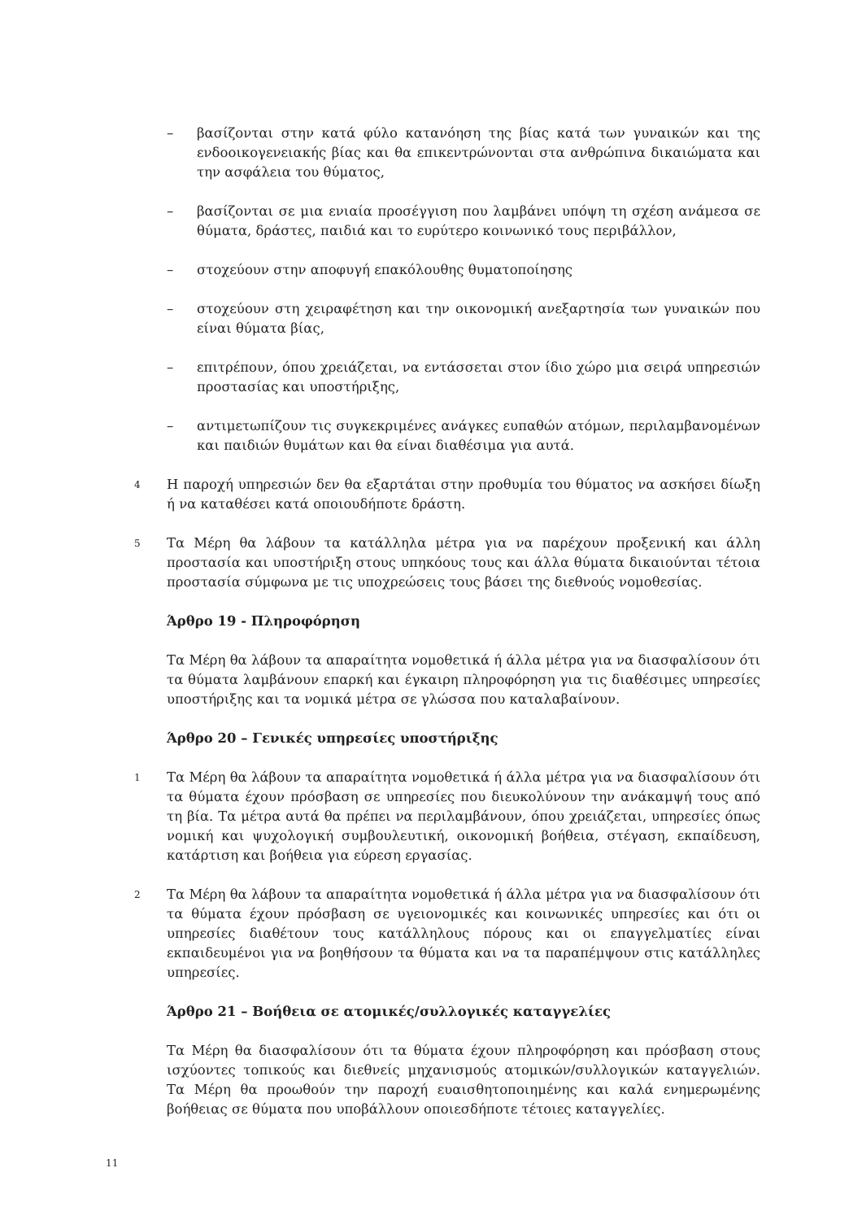– βασίζονται στην κατά φύλο κατανόηση της βίας κατά των γυναικών και της ενδοοικογενειακής βίας και θα επικεντρώνονται στα ανθρώπινα δικαιώματα και την ασφάλεια του θύματος,
– βασίζονται σε μια ενιαία προσέγγιση που λαμβάνει υπόψη τη σχέση ανάμεσα σε θύματα, δράστες, παιδιά και το ευρύτερο κοινωνικό τους περιβάλλον,
– στοχεύουν στην αποφυγή επακόλουθης θυματοποίησης
– στοχεύουν στη χειραφέτηση και την οικονομική ανεξαρτησία των γυναικών που είναι θύματα βίας,
– επιτρέπουν, όπου χρειάζεται, να εντάσσεται στον ίδιο χώρο μια σειρά υπηρεσιών προστασίας και υποστήριξης,
– αντιμετωπίζουν τις συγκεκριμένες ανάγκες ευπαθών ατόμων, περιλαμβανομένων και παιδιών θυμάτων και θα είναι διαθέσιμα για αυτά.
4 Η παροχή υπηρεσιών δεν θα εξαρτάται στην προθυμία του θύματος να ασκήσει δίωξη ή να καταθέσει κατά οποιουδήποτε δράστη.
5 Τα Μέρη θα λάβουν τα κατάλληλα μέτρα για να παρέχουν προξενική και άλλη προστασία και υποστήριξη στους υπηκόους τους και άλλα θύματα δικαιούνται τέτοια προστασία σύμφωνα με τις υποχρεώσεις τους βάσει της διεθνούς νομοθεσίας.
Άρθρο 19 - Πληροφόρηση
Τα Μέρη θα λάβουν τα απαραίτητα νομοθετικά ή άλλα μέτρα για να διασφαλίσουν ότι τα θύματα λαμβάνουν επαρκή και έγκαιρη πληροφόρηση για τις διαθέσιμες υπηρεσίες υποστήριξης και τα νομικά μέτρα σε γλώσσα που καταλαβαίνουν.
Άρθρο 20 – Γενικές υπηρεσίες υποστήριξης
1 Τα Μέρη θα λάβουν τα απαραίτητα νομοθετικά ή άλλα μέτρα για να διασφαλίσουν ότι τα θύματα έχουν πρόσβαση σε υπηρεσίες που διευκολύνουν την ανάκαμψή τους από τη βία. Τα μέτρα αυτά θα πρέπει να περιλαμβάνουν, όπου χρειάζεται, υπηρεσίες όπως νομική και ψυχολογική συμβουλευτική, οικονομική βοήθεια, στέγαση, εκπαίδευση, κατάρτιση και βοήθεια για εύρεση εργασίας.
2 Τα Μέρη θα λάβουν τα απαραίτητα νομοθετικά ή άλλα μέτρα για να διασφαλίσουν ότι τα θύματα έχουν πρόσβαση σε υγειονομικές και κοινωνικές υπηρεσίες και ότι οι υπηρεσίες διαθέτουν τους κατάλληλους πόρους και οι επαγγελματίες είναι εκπαιδευμένοι για να βοηθήσουν τα θύματα και να τα παραπέμψουν στις κατάλληλες υπηρεσίες.
Άρθρο 21 – Βοήθεια σε ατομικές/συλλογικές καταγγελίες
Τα Μέρη θα διασφαλίσουν ότι τα θύματα έχουν πληροφόρηση και πρόσβαση στους ισχύοντες τοπικούς και διεθνείς μηχανισμούς ατομικών/συλλογικών καταγγελιών. Τα Μέρη θα προωθούν την παροχή ευαισθητοποιημένης και καλά ενημερωμένης βοήθειας σε θύματα που υποβάλλουν οποιεσδήποτε τέτοιες καταγγελίες.
11